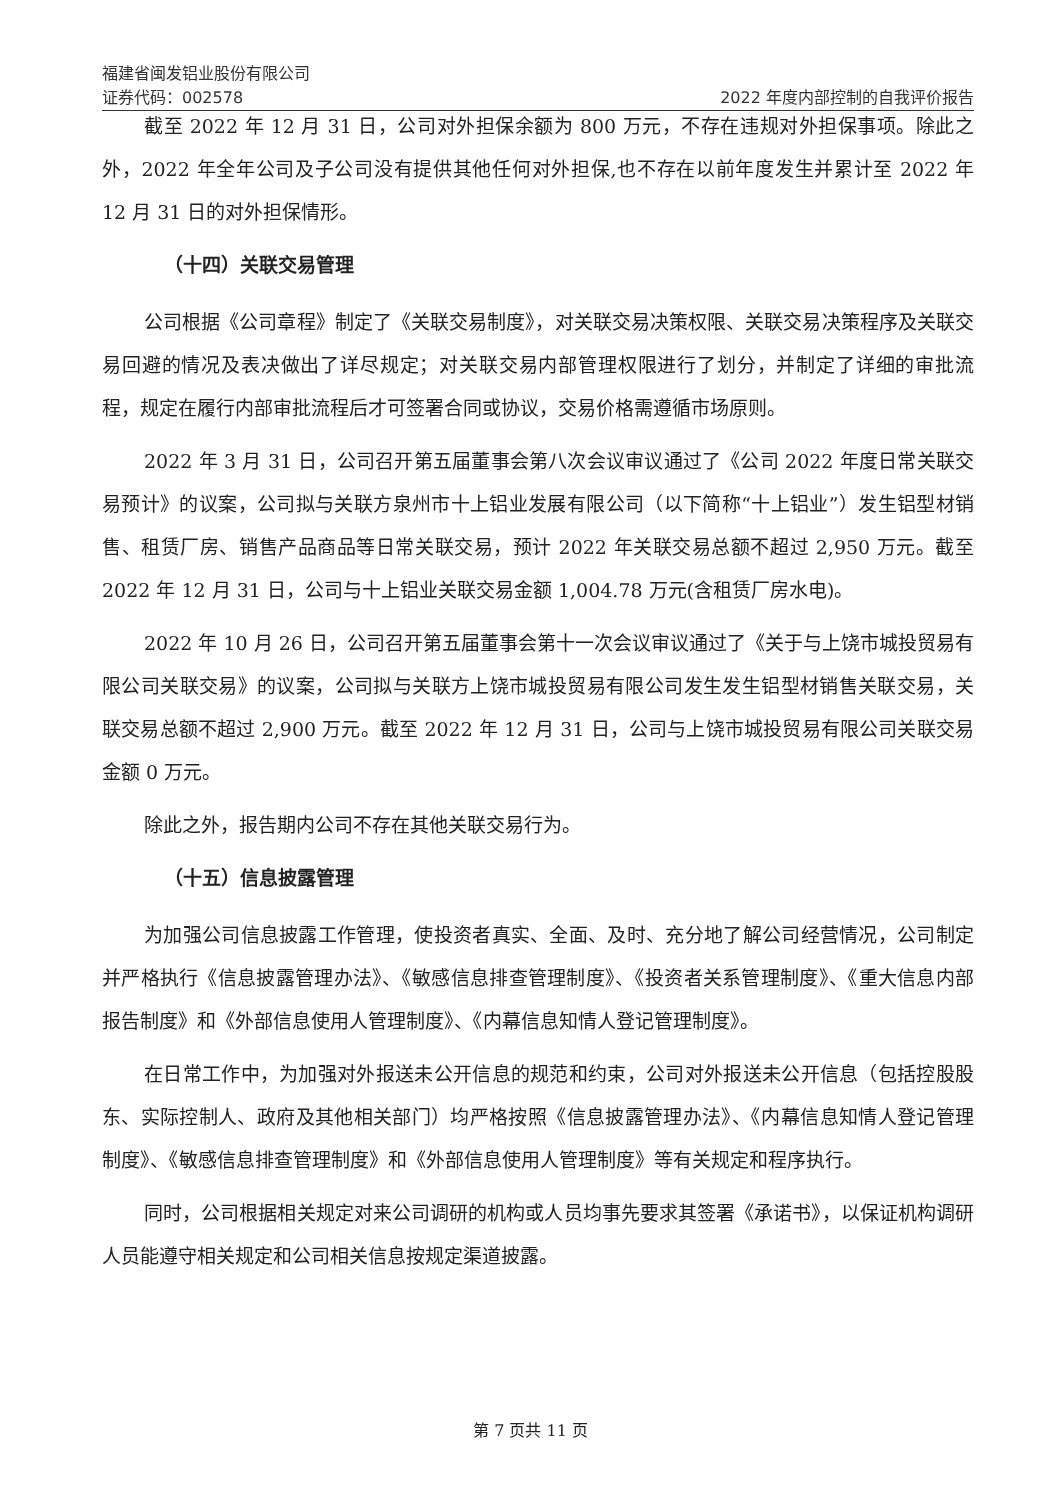福建省闽发铝业股份有限公司
证券代码：002578 2022 年度内部控制的自我评价报告
截至 2022 年 12 月 31 日，公司对外担保余额为 800 万元，不存在违规对外担保事项。除此之外，2022 年全年公司及子公司没有提供其他任何对外担保,也不存在以前年度发生并累计至 2022 年 12 月 31 日的对外担保情形。
（十四）关联交易管理
公司根据《公司章程》制定了《关联交易制度》，对关联交易决策权限、关联交易决策程序及关联交易回避的情况及表决做出了详尽规定；对关联交易内部管理权限进行了划分，并制定了详细的审批流程，规定在履行内部审批流程后才可签署合同或协议，交易价格需遵循市场原则。
2022 年 3 月 31 日，公司召开第五届董事会第八次会议审议通过了《公司 2022 年度日常关联交易预计》的议案，公司拟与关联方泉州市十上铝业发展有限公司（以下简称“十上铝业”）发生铝型材销售、租赁厂房、销售产品商品等日常关联交易，预计 2022 年关联交易总额不超过 2,950 万元。截至 2022 年 12 月 31 日，公司与十上铝业关联交易金额 1,004.78 万元(含租赁厂房水电)。
2022 年 10 月 26 日，公司召开第五届董事会第十一次会议审议通过了《关于与上饶市城投贸易有限公司关联交易》的议案，公司拟与关联方上饶市城投贸易有限公司发生发生铝型材销售关联交易，关联交易总额不超过 2,900 万元。截至 2022 年 12 月 31 日，公司与上饶市城投贸易有限公司关联交易金额 0 万元。
除此之外，报告期内公司不存在其他关联交易行为。
（十五）信息披露管理
为加强公司信息披露工作管理，使投资者真实、全面、及时、充分地了解公司经营情况，公司制定并严格执行《信息披露管理办法》、《敏感信息排查管理制度》、《投资者关系管理制度》、《重大信息内部报告制度》和《外部信息使用人管理制度》、《内幕信息知情人登记管理制度》。
在日常工作中，为加强对外报送未公开信息的规范和约束，公司对外报送未公开信息（包括控股股东、实际控制人、政府及其他相关部门）均严格按照《信息披露管理办法》、《内幕信息知情人登记管理制度》、《敏感信息排查管理制度》和《外部信息使用人管理制度》等有关规定和程序执行。
同时，公司根据相关规定对来公司调研的机构或人员均事先要求其签署《承诺书》，以保证机构调研人员能遵守相关规定和公司相关信息按规定渠道披露。
第 7 页共 11 页